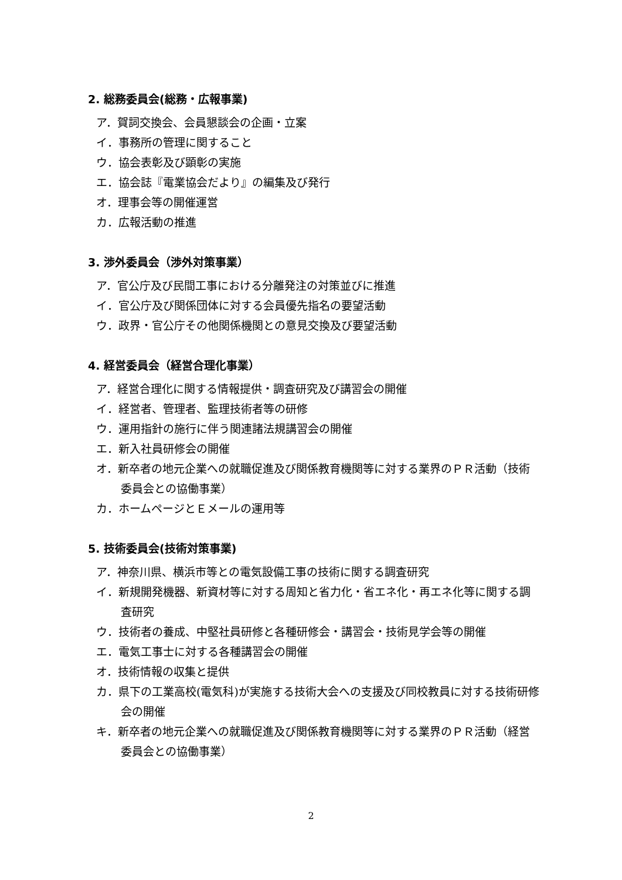2. 総務委員会(総務・広報事業)
ア．賀詞交換会、会員懇談会の企画・立案
イ．事務所の管理に関すること
ウ．協会表彰及び顕彰の実施
エ．協会誌『電業協会だより』の編集及び発行
オ．理事会等の開催運営
カ．広報活動の推進
3. 渉外委員会（渉外対策事業）
ア．官公庁及び民間工事における分離発注の対策並びに推進
イ．官公庁及び関係団体に対する会員優先指名の要望活動
ウ．政界・官公庁その他関係機関との意見交換及び要望活動
4. 経営委員会（経営合理化事業）
ア．経営合理化に関する情報提供・調査研究及び講習会の開催
イ．経営者、管理者、監理技術者等の研修
ウ．運用指針の施行に伴う関連諸法規講習会の開催
エ．新入社員研修会の開催
オ．新卒者の地元企業への就職促進及び関係教育機関等に対する業界のＰＲ活動（技術委員会との協働事業）
カ．ホームページとＥメールの運用等
5. 技術委員会(技術対策事業)
ア．神奈川県、横浜市等との電気設備工事の技術に関する調査研究
イ．新規開発機器、新資材等に対する周知と省力化・省エネ化・再エネ化等に関する調査研究
ウ．技術者の養成、中堅社員研修と各種研修会・講習会・技術見学会等の開催
エ．電気工事士に対する各種講習会の開催
オ．技術情報の収集と提供
カ．県下の工業高校(電気科)が実施する技術大会への支援及び同校教員に対する技術研修会の開催
キ．新卒者の地元企業への就職促進及び関係教育機関等に対する業界のＰＲ活動（経営委員会との協働事業）
2